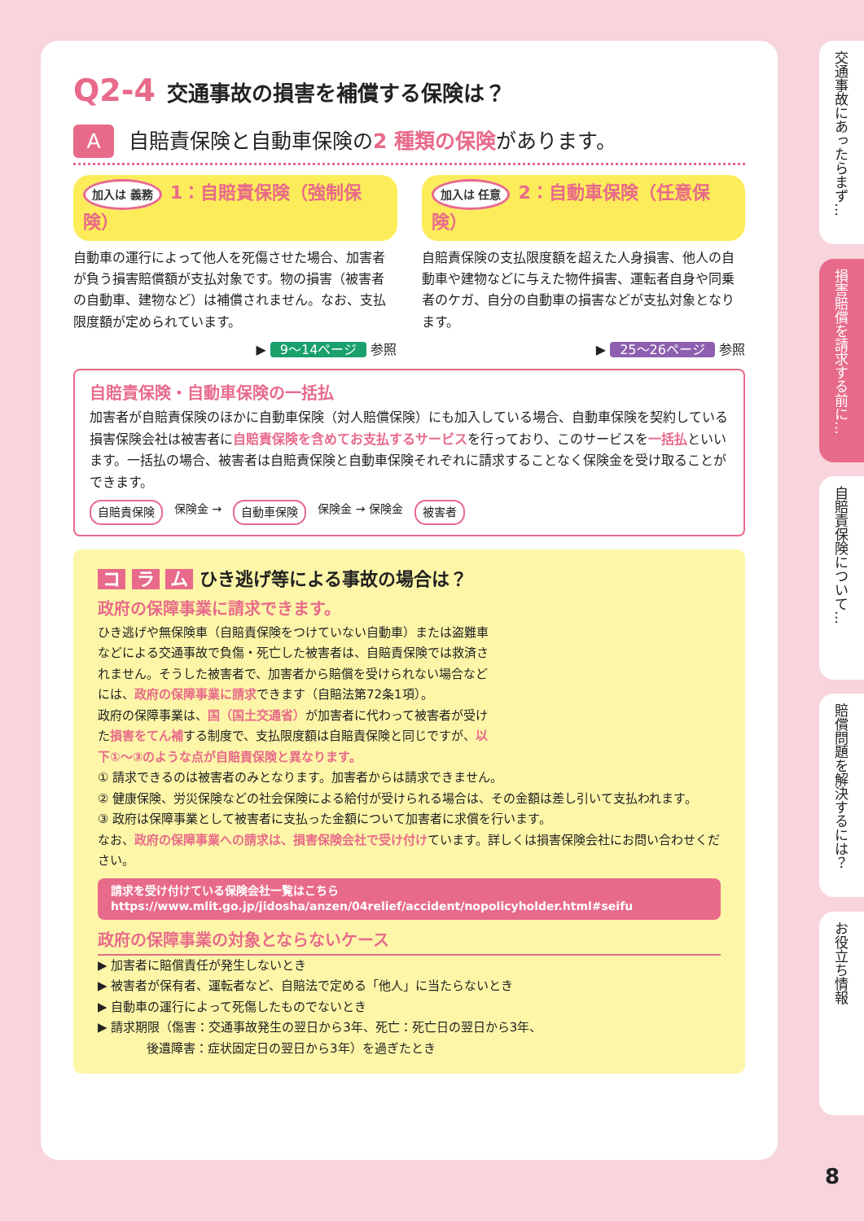Q2-4 交通事故の損害を補償する保険は？
A自賠責保険と自動車保険の2 種類の保険があります。
加入は 義務 1：自賠責保険（強制保険）
自動車の運行によって他人を死傷させた場合、加害者が負う損害賠償額が支払対象です。物の損害（被害者の自動車、建物など）は補償されません。なお、支払限度額が定められています。
▶ 9～14ページ 参照
加入は 任意 2：自動車保険（任意保険）
自賠責保険の支払限度額を超えた人身損害、他人の自動車や建物などに与えた物件損害、運転者自身や同乗者のケガ、自分の自動車の損害などが支払対象となります。
▶ 25～26ページ 参照
自賠責保険・自動車保険の一括払
加害者が自賠責保険のほかに自動車保険（対人賠償保険）にも加入している場合、自動車保険を契約している損害保険会社は被害者に自賠責保険を含めてお支払するサービスを行っており、このサービスを一括払といいます。一括払の場合、被害者は自賠責保険と自動車保険それぞれに請求することなく保険金を受け取ることができます。
自賠責保険 保険金 → 自動車保険 保険金 → 保険金 被害者
コ ラ ム ひき逃げ等による事故の場合は？
政府の保障事業に請求できます。
ひき逃げや無保険車（自賠責保険をつけていない自動車）または盗難車などによる交通事故で負傷・死亡した被害者は、自賠責保険では救済されません。そうした被害者で、加害者から賠償を受けられない場合などには、政府の保障事業に請求できます（自賠法第72条1項）。
政府の保障事業は、国（国土交通省）が加害者に代わって被害者が受けた損害をてん補する制度で、支払限度額は自賠責保険と同じですが、以下①～③のような点が自賠責保険と異なります。
① 請求できるのは被害者のみとなります。加害者からは請求できません。
② 健康保険、労災保険などの社会保険による給付が受けられる場合は、その金額は差し引いて支払われます。
③ 政府は保障事業として被害者に支払った金額について加害者に求償を行います。
なお、政府の保障事業への請求は、損害保険会社で受け付けています。詳しくは損害保険会社にお問い合わせください。
請求を受け付けている保険会社一覧はこちら
https://www.mlit.go.jp/jidosha/anzen/04relief/accident/nopolicyholder.html#seifu
政府の保障事業の対象とならないケース
▶ 加害者に賠償責任が発生しないとき
▶ 被害者が保有者、運転者など、自賠法で定める「他人」に当たらないとき
▶ 自動車の運行によって死傷したものでないとき
▶ 請求期限（傷害：交通事故発生の翌日から3年、死亡：死亡日の翌日から3年、
　　　　後遺障害：症状固定日の翌日から3年）を過ぎたとき
交通事故にあったらまず…
損害賠償を請求する前に…
自賠責保険について…
賠償問題を解決するには？
お役立ち情報
8